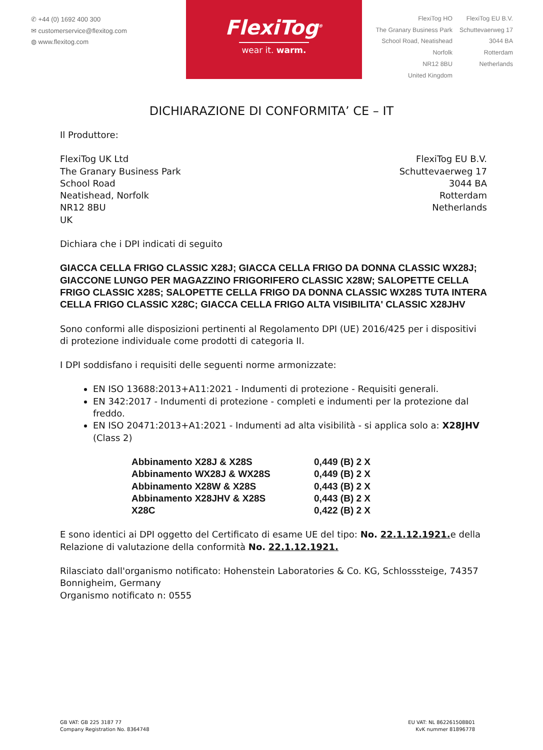✆ +44 (0) 1692 400 300
✉ customerservice@flexitog.com
◍ www.flexitog.com
FlexiTog<sup>®</sup>
wear it. warm.
FlexiTog HO
The Granary Business Park
School Road, Neatishead
Norfolk
NR12 8BU
United Kingdom
FlexiTog EU B.V.
Schuttevaerweg 17
3044 BA
Rotterdam
Netherlands
DICHIARAZIONE DI CONFORMITA’ CE – IT
Il Produttore:
FlexiTog UK Ltd
The Granary Business Park
School Road
Neatishead, Norfolk
NR12 8BU
UK
FlexiTog EU B.V.
Schuttevaerweg 17
3044 BA
Rotterdam
Netherlands
Dichiara che i DPI indicati di seguito
GIACCA CELLA FRIGO CLASSIC X28J; GIACCA CELLA FRIGO DA DONNA CLASSIC WX28J; GIACCONE LUNGO PER MAGAZZINO FRIGORIFERO CLASSIC X28W; SALOPETTE CELLA FRIGO CLASSIC X28S; SALOPETTE CELLA FRIGO DA DONNA CLASSIC WX28S TUTA INTERA CELLA FRIGO CLASSIC X28C; GIACCA CELLA FRIGO ALTA VISIBILITA' CLASSIC X28JHV
Sono conformi alle disposizioni pertinenti al Regolamento DPI (UE) 2016/425 per i dispositivi di protezione individuale come prodotti di categoria II.
I DPI soddisfano i requisiti delle seguenti norme armonizzate:
EN ISO 13688:2013+A11:2021 - Indumenti di protezione - Requisiti generali.
EN 342:2017 - Indumenti di protezione - completi e indumenti per la protezione dal freddo.
EN ISO 20471:2013+A1:2021 - Indumenti ad alta visibilità - si applica solo a: X28JHV (Class 2)
| Abbinamento X28J & X28S | 0,449 (B) 2 X |
| Abbinamento WX28J & WX28S | 0,449 (B) 2 X |
| Abbinamento X28W & X28S | 0,443 (B) 2 X |
| Abbinamento X28JHV & X28S | 0,443 (B) 2 X |
| X28C | 0,422 (B) 2 X |
E sono identici ai DPI oggetto del Certificato di esame UE del tipo: No. 22.1.12.1921. e della Relazione di valutazione della conformità No. 22.1.12.1921.
Rilasciato dall'organismo notificato: Hohenstein Laboratories & Co. KG, Schlosssteige, 74357 Bonnigheim, Germany
Organismo notificato n: 0555
GB VAT: GB 225 3187 77
Company Registration No. 8364748
EU VAT: NL 862261508B01
KvK nummer 81896778